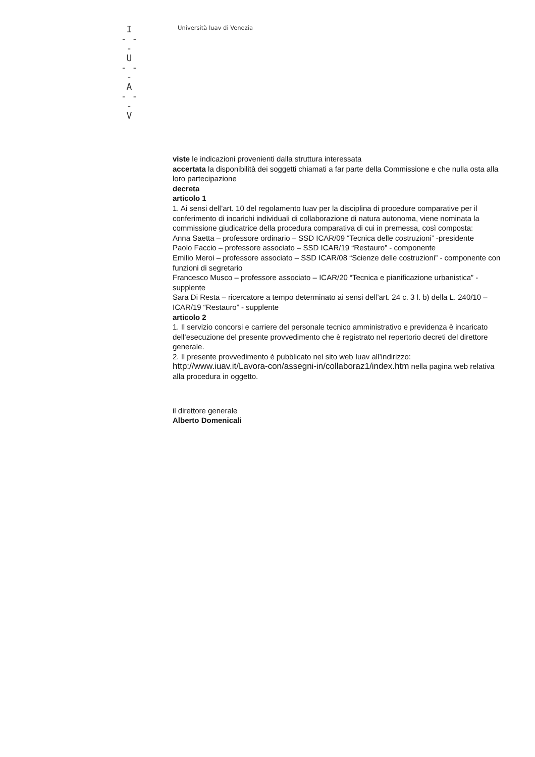I
- - -
U
- - -
A
- - -
V
Università Iuav di Venezia
viste le indicazioni provenienti dalla struttura interessata
accertata la disponibilità dei soggetti chiamati a far parte della Commissione e che nulla osta alla loro partecipazione
decreta
articolo 1
1. Ai sensi dell’art. 10 del regolamento Iuav per la disciplina di procedure comparative per il conferimento di incarichi individuali di collaborazione di natura autonoma, viene nominata la commissione giudicatrice della procedura comparativa di cui in premessa, così composta:
Anna Saetta – professore ordinario – SSD ICAR/09 “Tecnica delle costruzioni” -presidente
Paolo Faccio – professore associato – SSD ICAR/19 “Restauro” - componente
Emilio Meroi – professore associato – SSD ICAR/08 “Scienze delle costruzioni” - componente con funzioni di segretario
Francesco Musco – professore associato – ICAR/20 “Tecnica e pianificazione urbanistica” - supplente
Sara Di Resta – ricercatore a tempo determinato ai sensi dell’art. 24 c. 3 l. b) della L. 240/10 – ICAR/19 “Restauro” - supplente
articolo 2
1. Il servizio concorsi e carriere del personale tecnico amministrativo e previdenza è incaricato dell’esecuzione del presente provvedimento che è registrato nel repertorio decreti del direttore generale.
2. Il presente provvedimento è pubblicato nel sito web Iuav all’indirizzo: http://www.iuav.it/Lavora-con/assegni-in/collaboraz1/index.htm nella pagina web relativa alla procedura in oggetto.
il direttore generale
Alberto Domenicali